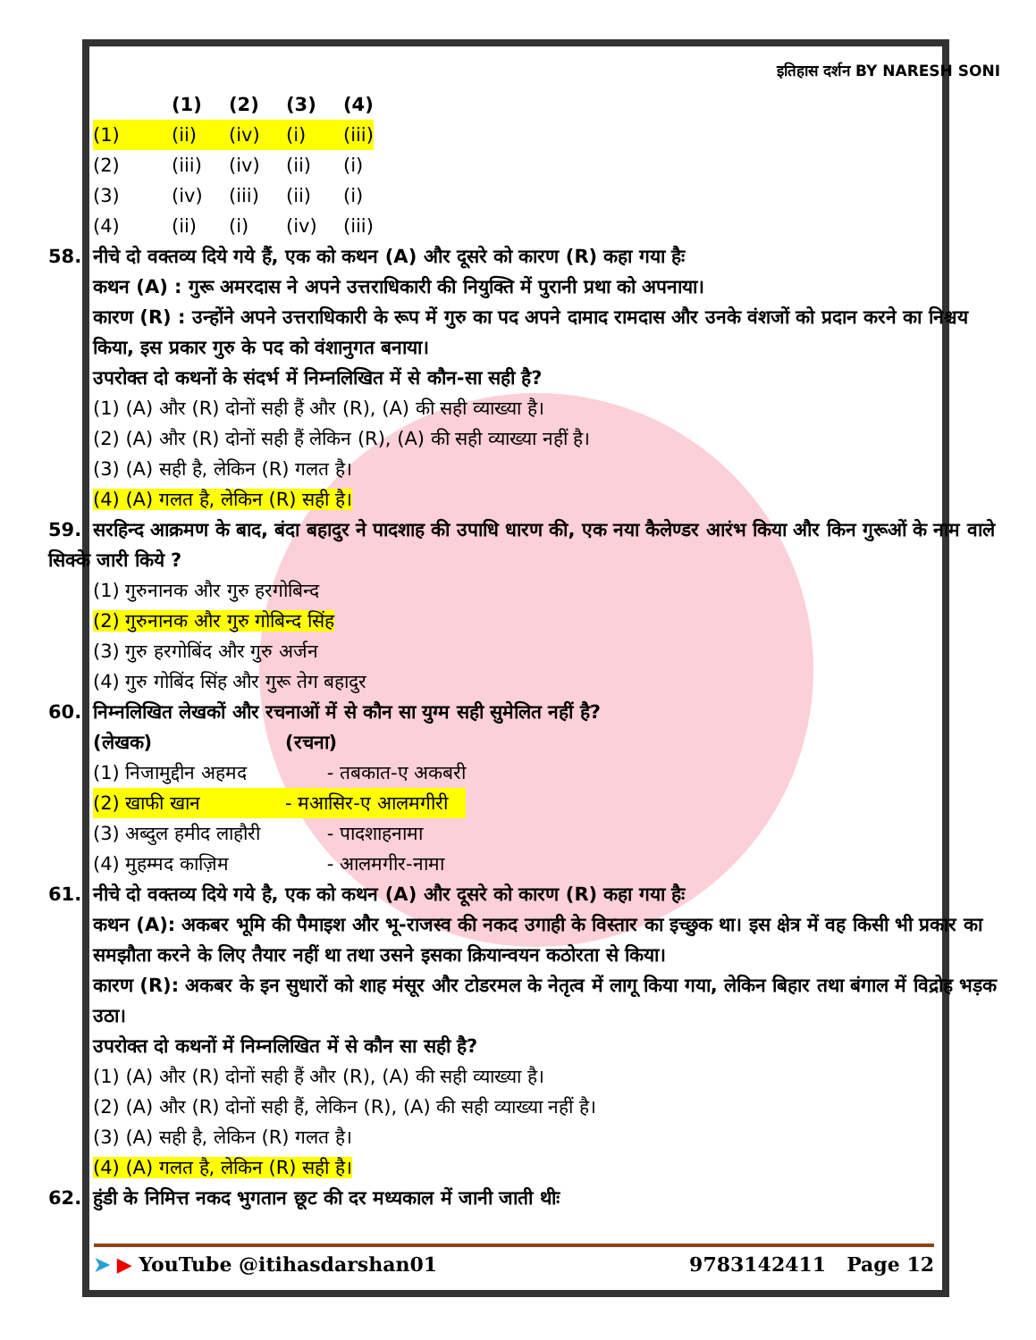इतिहास दर्शन BY NARESH SONI
| | (1) | (2) | (3) | (4) |
| --- | --- | --- | --- | --- |
| (1) | (ii) | (iv) | (i) | (iii) |
| (2) | (iii) | (iv) | (ii) | (i) |
| (3) | (iv) | (iii) | (ii) | (i) |
| (4) | (ii) | (i) | (iv) | (iii) |
58. नीचे दो वक्तव्य दिये गये हैं, एक को कथन (A) और दूसरे को कारण (R) कहा गया हैः
कथन (A) : गुरू अमरदास ने अपने उत्तराधिकारी की नियुक्ति में पुरानी प्रथा को अपनाया।
कारण (R) : उन्होंने अपने उत्तराधिकारी के रूप में गुरु का पद अपने दामाद रामदास और उनके वंशजों को प्रदान करने का निश्चय किया, इस प्रकार गुरु के पद को वंशानुगत बनाया।
उपरोक्त दो कथनों के संदर्भ में निम्नलिखित में से कौन-सा सही है?
(1) (A) और (R) दोनों सही हैं और (R), (A) की सही व्याख्या है।
(2) (A) और (R) दोनों सही हैं लेकिन (R), (A) की सही व्याख्या नहीं है।
(3) (A) सही है, लेकिन (R) गलत है।
(4) (A) गलत है, लेकिन (R) सही है।
59. सरहिन्द आक्रमण के बाद, बंदा बहादुर ने पादशाह की उपाधि धारण की, एक नया कैलेण्डर आरंभ किया और किन गुरूओं के नाम वाले सिक्के जारी किये ?
(1) गुरुनानक और गुरु हरगोबिन्द
(2) गुरुनानक और गुरु गोबिन्द सिंह
(3) गुरु हरगोबिंद और गुरु अर्जन
(4) गुरु गोबिंद सिंह और गुरू तेग बहादुर
60. निम्नलिखित लेखकों और रचनाओं में से कौन सा युग्म सही सुमेलित नहीं है?
| (लेखक) | (रचना) |
| --- | --- |
| (1) निजामुद्दीन अहमद | - तबकात-ए अकबरी |
| (2) खाफी खान | - मआसिर-ए आलमगीरी |
| (3) अब्दुल हमीद लाहौरी | - पादशाहनामा |
| (4) मुहम्मद काज़िम | - आलमगीर-नामा |
61. नीचे दो वक्तव्य दिये गये है, एक को कथन (A) और दूसरे को कारण (R) कहा गया हैः
कथन (A): अकबर भूमि की पैमाइश और भू-राजस्व की नकद उगाही के विस्तार का इच्छुक था। इस क्षेत्र में वह किसी भी प्रकार का समझौता करने के लिए तैयार नहीं था तथा उसने इसका क्रियान्वयन कठोरता से किया।
कारण (R): अकबर के इन सुधारों को शाह मंसूर और टोडरमल के नेतृत्व में लागू किया गया, लेकिन बिहार तथा बंगाल में विद्रोह भड़क उठा।
उपरोक्त दो कथनों में निम्नलिखित में से कौन सा सही है?
(1) (A) और (R) दोनों सही हैं और (R), (A) की सही व्याख्या है।
(2) (A) और (R) दोनों सही हैं, लेकिन (R), (A) की सही व्याख्या नहीं है।
(3) (A) सही है, लेकिन (R) गलत है।
(4) (A) गलत है, लेकिन (R) सही है।
62. हुंडी के निमित्त नकद भुगतान छूट की दर मध्यकाल में जानी जाती थीः
➤ ▶ YouTube @itihasdarshan01 9783142411 Page 12